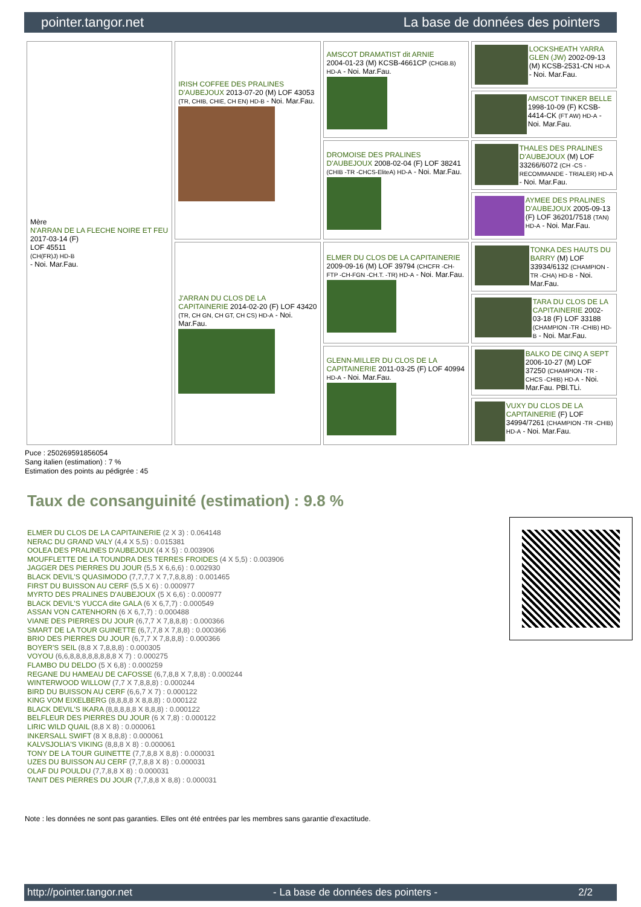pointer.tangor.net La base de données des pointers
| Mère N'ARRAN DE LA FLECHE NOIRE ET FEU 2017-03-14 (F) LOF 45511 (CH(FR)J) HD-B - Noi. Mar.Fau. | IRISH COFFEE DES PRALINES D'AUBEJOUX 2013-07-20 (M) LOF 43053 (TR, CHIB, CHIE, CH EN) HD-B - Noi. Mar.Fau. | AMSCOT DRAMATIST dit ARNIE 2004-01-23 (M) KCSB-4661CP (CHGB.B) HD-A - Noi. Mar.Fau. | LOCKSHEATH YARRA GLEN (JW) 2002-09-13 (M) KCSB-2531-CN HD-A - Noi. Mar.Fau. |
| | | | AMSCOT TINKER BELLE 1998-10-09 (F) KCSB-4414-CK (FT AW) HD-A - Noi. Mar.Fau. |
| | | DROMOISE DES PRALINES D'AUBEJOUX 2008-02-04 (F) LOF 38241 (CHIB -TR -CHCS-EliteA) HD-A - Noi. Mar.Fau. | THALES DES PRALINES D'AUBEJOUX (M) LOF 33266/6072 (CH -CS - RECOMMANDE - TRIALER) HD-A - Noi. Mar.Fau. |
| | | | AYMEE DES PRALINES D'AUBEJOUX 2005-09-13 (F) LOF 36201/7518 (TAN) HD-A - Noi. Mar.Fau. |
| | J'ARRAN DU CLOS DE LA CAPITAINERIE 2014-02-20 (F) LOF 43420 (TR, CH GN, CH GT, CH CS) HD-A - Noi. Mar.Fau. | ELMER DU CLOS DE LA CAPITAINERIE 2009-09-16 (M) LOF 39794 (CHCFR -CH-FTP -CH-FGN -CH.T. -TR) HD-A - Noi. Mar.Fau. | TONKA DES HAUTS DU BARRY (M) LOF 33934/6132 (CHAMPION -TR -CHA) HD-B - Noi. Mar.Fau. |
| | | | TARA DU CLOS DE LA CAPITAINERIE 2002-03-18 (F) LOF 33188 (CHAMPION -TR -CHIB) HD-B - Noi. Mar.Fau. |
| | | GLENN-MILLER DU CLOS DE LA CAPITAINERIE 2011-03-25 (F) LOF 40994 HD-A - Noi. Mar.Fau. | BALKO DE CINQ A SEPT 2006-10-27 (M) LOF 37250 (CHAMPION -TR -CHCS -CHIB) HD-A - Noi. Mar.Fau. PBl.TLi. |
| | | | VUXY DU CLOS DE LA CAPITAINERIE (F) LOF 34994/7261 (CHAMPION -TR -CHIB) HD-A - Noi. Mar.Fau. |
Puce : 250269591856054
Sang italien (estimation) : 7 %
Estimation des points au pédigrée : 45
Taux de consanguinité (estimation) : 9.8 %
ELMER DU CLOS DE LA CAPITAINERIE (2 X 3) : 0.064148
NERAC DU GRAND VALY (4,4 X 5,5) : 0.015381
OOLEA DES PRALINES D'AUBEJOUX (4 X 5) : 0.003906
MOUFFLETTE DE LA TOUNDRA DES TERRES FROIDES (4 X 5,5) : 0.003906
JAGGER DES PIERRES DU JOUR (5,5 X 6,6,6) : 0.002930
BLACK DEVIL'S QUASIMODO (7,7,7,7 X 7,7,8,8,8) : 0.001465
FIRST DU BUISSON AU CERF (5,5 X 6) : 0.000977
MYRTO DES PRALINES D'AUBEJOUX (5 X 6,6) : 0.000977
BLACK DEVIL'S YUCCA dite GALA (6 X 6,7,7) : 0.000549
ASSAN VON CATENHORN (6 X 6,7,7) : 0.000488
VIANE DES PIERRES DU JOUR (6,7,7 X 7,8,8,8) : 0.000366
SMART DE LA TOUR GUINETTE (6,7,7,8 X 7,8,8) : 0.000366
BRIO DES PIERRES DU JOUR (6,7,7 X 7,8,8,8) : 0.000366
BOYER'S SEIL (8,8 X 7,8,8,8) : 0.000305
VOYOU (6,6,8,8,8,8,8,8,8,8 X 7) : 0.000275
FLAMBO DU DELDO (5 X 6,8) : 0.000259
REGANE DU HAMEAU DE CAFOSSE (6,7,8,8 X 7,8,8) : 0.000244
WINTERWOOD WILLOW (7,7 X 7,8,8,8) : 0.000244
BIRD DU BUISSON AU CERF (6,6,7 X 7) : 0.000122
KING VOM EIXELBERG (8,8,8,8 X 8,8,8) : 0.000122
BLACK DEVIL'S IKARA (8,8,8,8,8 X 8,8,8) : 0.000122
BELFLEUR DES PIERRES DU JOUR (6 X 7,8) : 0.000122
LIRIC WILD QUAIL (8,8 X 8) : 0.000061
INKERSALL SWIFT (8 X 8,8,8) : 0.000061
KALVSJOLIA'S VIKING (8,8,8 X 8) : 0.000061
TONY DE LA TOUR GUINETTE (7,7,8,8 X 8,8) : 0.000031
UZES DU BUISSON AU CERF (7,7,8,8 X 8) : 0.000031
OLAF DU POULDU (7,7,8,8 X 8) : 0.000031
TANIT DES PIERRES DU JOUR (7,7,8,8 X 8,8) : 0.000031
Note : les données ne sont pas garanties. Elles ont été entrées par les membres sans garantie d'exactitude.
http://pointer.tangor.net - La base de données des pointers - 2/2